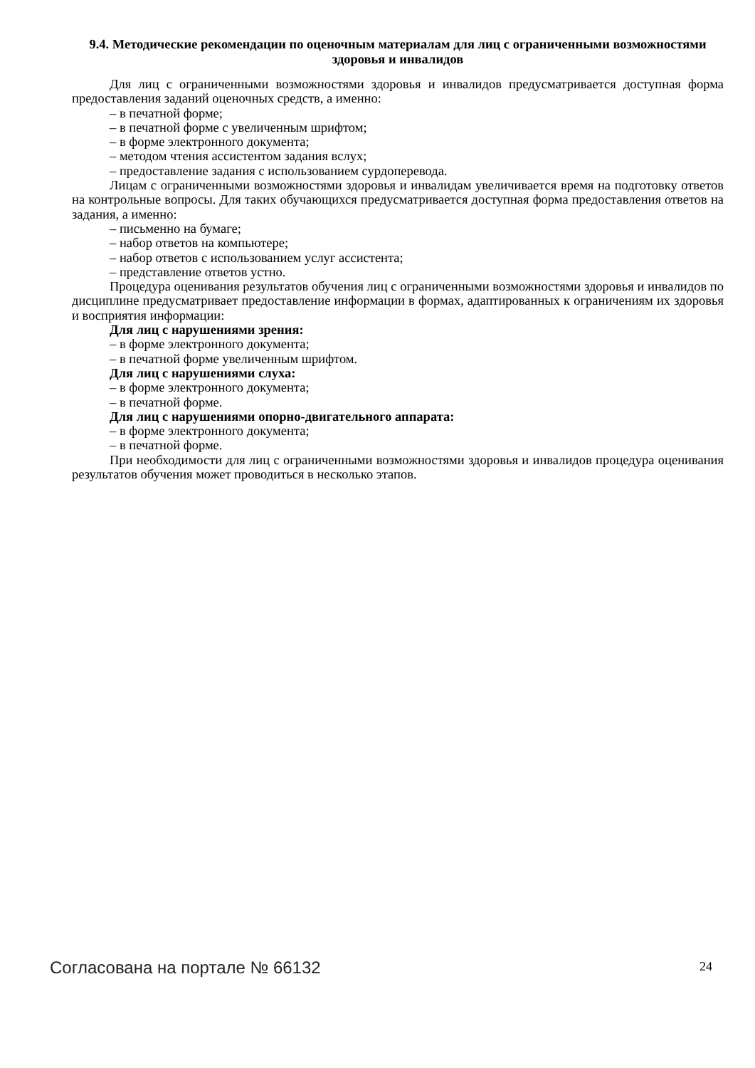9.4. Методические рекомендации по оценочным материалам для лиц с ограниченными возможностями здоровья и инвалидов
Для лиц с ограниченными возможностями здоровья и инвалидов предусматривается доступная форма предоставления заданий оценочных средств, а именно:
– в печатной форме;
– в печатной форме с увеличенным шрифтом;
– в форме электронного документа;
– методом чтения ассистентом задания вслух;
– предоставление задания с использованием сурдоперевода.
Лицам с ограниченными возможностями здоровья и инвалидам увеличивается время на подготовку ответов на контрольные вопросы. Для таких обучающихся предусматривается доступная форма предоставления ответов на задания, а именно:
– письменно на бумаге;
– набор ответов на компьютере;
– набор ответов с использованием услуг ассистента;
– представление ответов устно.
Процедура оценивания результатов обучения лиц с ограниченными возможностями здоровья и инвалидов по дисциплине предусматривает предоставление информации в формах, адаптированных к ограничениям их здоровья и восприятия информации:
Для лиц с нарушениями зрения:
– в форме электронного документа;
– в печатной форме увеличенным шрифтом.
Для лиц с нарушениями слуха:
– в форме электронного документа;
– в печатной форме.
Для лиц с нарушениями опорно-двигательного аппарата:
– в форме электронного документа;
– в печатной форме.
При необходимости для лиц с ограниченными возможностями здоровья и инвалидов процедура оценивания результатов обучения может проводиться в несколько этапов.
Согласована на портале № 66132 24